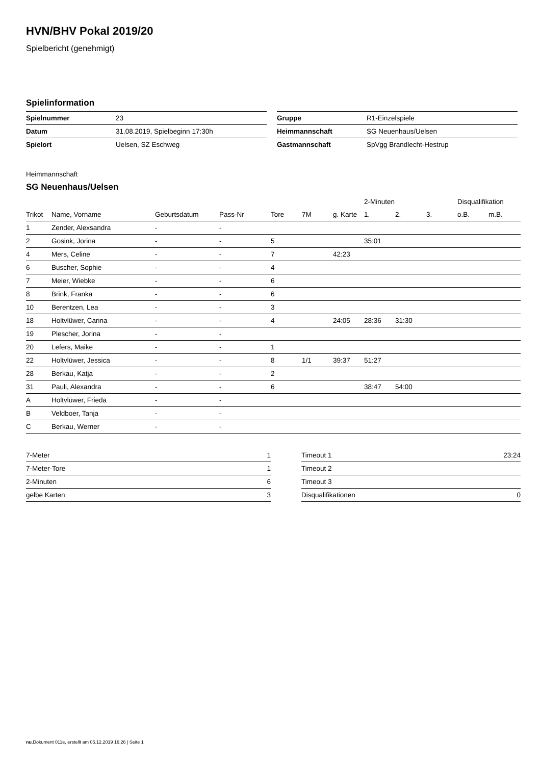HVN/BHV Pokal 2019/20
Spielbericht (genehmigt)
Spielinformation
| Spielnummer | 23 |
| Datum | 31.08.2019, Spielbeginn 17:30h |
| Spielort | Uelsen, SZ Eschweg |
| Gruppe | R1-Einzelspiele |
| Heimmannschaft | SG Neuenhaus/Uelsen |
| Gastmannschaft | SpVgg Brandlecht-Hestrup |
Heimmannschaft
SG Neuenhaus/Uelsen
| | | | | | | | 2-Minuten | | | Disqualifikation | |
| --- | --- | --- | --- | --- | --- | --- | --- | --- | --- | --- | --- |
| Trikot | Name, Vorname | Geburtsdatum | Pass-Nr | Tore | 7M | g. Karte | 1. | 2. | 3. | o.B. | m.B. |
| 1 | Zender, Alexsandra | - | - | | | | | | | | |
| 2 | Gosink, Jorina | - | - | 5 | | | 35:01 | | | | |
| 4 | Mers, Celine | - | - | 7 | | 42:23 | | | | | |
| 6 | Buscher, Sophie | - | - | 4 | | | | | | | |
| 7 | Meier, Wiebke | - | - | 6 | | | | | | | |
| 8 | Brink, Franka | - | - | 6 | | | | | | | |
| 10 | Berentzen, Lea | - | - | 3 | | | | | | | |
| 18 | Holtvlüwer, Carina | - | - | 4 | | 24:05 | 28:36 | 31:30 | | | |
| 19 | Plescher, Jorina | - | - | | | | | | | | |
| 20 | Lefers, Maike | - | - | 1 | | | | | | | |
| 22 | Holtvlüwer, Jessica | - | - | 8 | 1/1 | 39:37 | 51:27 | | | | |
| 28 | Berkau, Katja | - | - | 2 | | | | | | | |
| 31 | Pauli, Alexandra | - | - | 6 | | | 38:47 | 54:00 | | | |
| A | Holtvlüwer, Frieda | - | - | | | | | | | | |
| B | Veldboer, Tanja | - | - | | | | | | | | |
| C | Berkau, Werner | - | - | | | | | | | | |
| 7-Meter | 1 |
| 7-Meter-Tore | 1 |
| 2-Minuten | 6 |
| gelbe Karten | 3 |
| Timeout 1 | 23:24 |
| Timeout 2 | |
| Timeout 3 | |
| Disqualifikationen | 0 |
nu.Dokument 011e, erstellt am 05.12.2019 16:26 | Seite 1